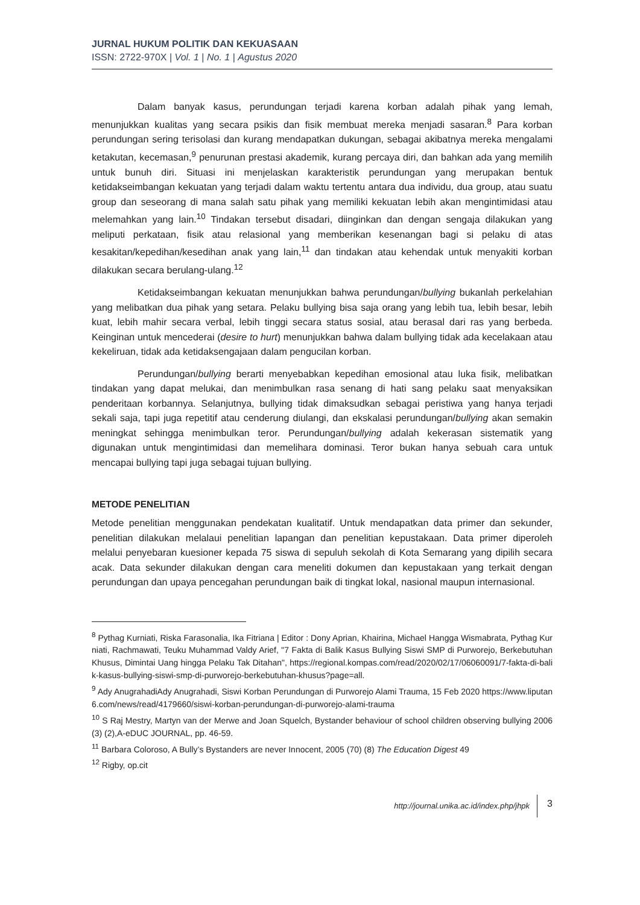JURNAL HUKUM POLITIK DAN KEKUASAAN
ISSN: 2722-970X | Vol. 1 | No. 1 | Agustus 2020
Dalam banyak kasus, perundungan terjadi karena korban adalah pihak yang lemah, menunjukkan kualitas yang secara psikis dan fisik membuat mereka menjadi sasaran.<sup>8</sup> Para korban perundungan sering terisolasi dan kurang mendapatkan dukungan, sebagai akibatnya mereka mengalami ketakutan, kecemasan,<sup>9</sup> penurunan prestasi akademik, kurang percaya diri, dan bahkan ada yang memilih untuk bunuh diri. Situasi ini menjelaskan karakteristik perundungan yang merupakan bentuk ketidakseimbangan kekuatan yang terjadi dalam waktu tertentu antara dua individu, dua group, atau suatu group dan seseorang di mana salah satu pihak yang memiliki kekuatan lebih akan mengintimidasi atau melemahkan yang lain.<sup>10</sup> Tindakan tersebut disadari, diinginkan dan dengan sengaja dilakukan yang meliputi perkataan, fisik atau relasional yang memberikan kesenangan bagi si pelaku di atas kesakitan/kepedihan/kesedihan anak yang lain,<sup>11</sup> dan tindakan atau kehendak untuk menyakiti korban dilakukan secara berulang-ulang.<sup>12</sup>
Ketidakseimbangan kekuatan menunjukkan bahwa perundungan/bullying bukanlah perkelahian yang melibatkan dua pihak yang setara. Pelaku bullying bisa saja orang yang lebih tua, lebih besar, lebih kuat, lebih mahir secara verbal, lebih tinggi secara status sosial, atau berasal dari ras yang berbeda. Keinginan untuk mencederai (desire to hurt) menunjukkan bahwa dalam bullying tidak ada kecelakaan atau kekeliruan, tidak ada ketidaksengajaan dalam pengucilan korban.
Perundungan/bullying berarti menyebabkan kepedihan emosional atau luka fisik, melibatkan tindakan yang dapat melukai, dan menimbulkan rasa senang di hati sang pelaku saat menyaksikan penderitaan korbannya. Selanjutnya, bullying tidak dimaksudkan sebagai peristiwa yang hanya terjadi sekali saja, tapi juga repetitif atau cenderung diulangi, dan ekskalasi perundungan/bullying akan semakin meningkat sehingga menimbulkan teror. Perundungan/bullying adalah kekerasan sistematik yang digunakan untuk mengintimidasi dan memelihara dominasi. Teror bukan hanya sebuah cara untuk mencapai bullying tapi juga sebagai tujuan bullying.
METODE PENELITIAN
Metode penelitian menggunakan pendekatan kualitatif. Untuk mendapatkan data primer dan sekunder, penelitian dilakukan melalaui penelitian lapangan dan penelitian kepustakaan. Data primer diperoleh melalui penyebaran kuesioner kepada 75 siswa di sepuluh sekolah di Kota Semarang yang dipilih secara acak. Data sekunder dilakukan dengan cara meneliti dokumen dan kepustakaan yang terkait dengan perundungan dan upaya pencegahan perundungan baik di tingkat lokal, nasional maupun internasional.
<sup>8</sup> Pythag Kurniati, Riska Farasonalia, Ika Fitriana | Editor : Dony Aprian, Khairina, Michael Hangga Wismabrata, Pythag Kurniati, Rachmawati, Teuku Muhammad Valdy Arief, "7 Fakta di Balik Kasus Bullying Siswi SMP di Purworejo, Berkebutuhan Khusus, Dimintai Uang hingga Pelaku Tak Ditahan", https://regional.kompas.com/read/2020/02/17/06060091/7-fakta-di-balik-kasus-bullying-siswi-smp-di-purworejo-berkebutuhan-khusus?page=all.
<sup>9</sup> Ady AnugrahadiAdy Anugrahadi, Siswi Korban Perundungan di Purworejo Alami Trauma, 15 Feb 2020 https://www.liputan6.com/news/read/4179660/siswi-korban-perundungan-di-purworejo-alami-trauma
<sup>10</sup> S Raj Mestry, Martyn van der Merwe and Joan Squelch, Bystander behaviour of school children observing bullying 2006 (3) (2),A-eDUC JOURNAL, pp. 46-59.
<sup>11</sup> Barbara Coloroso, A Bully’s Bystanders are never Innocent, 2005 (70) (8) The Education Digest 49
<sup>12</sup> Rigby, op.cit
http://journal.unika.ac.id/index.php/jhpk 3